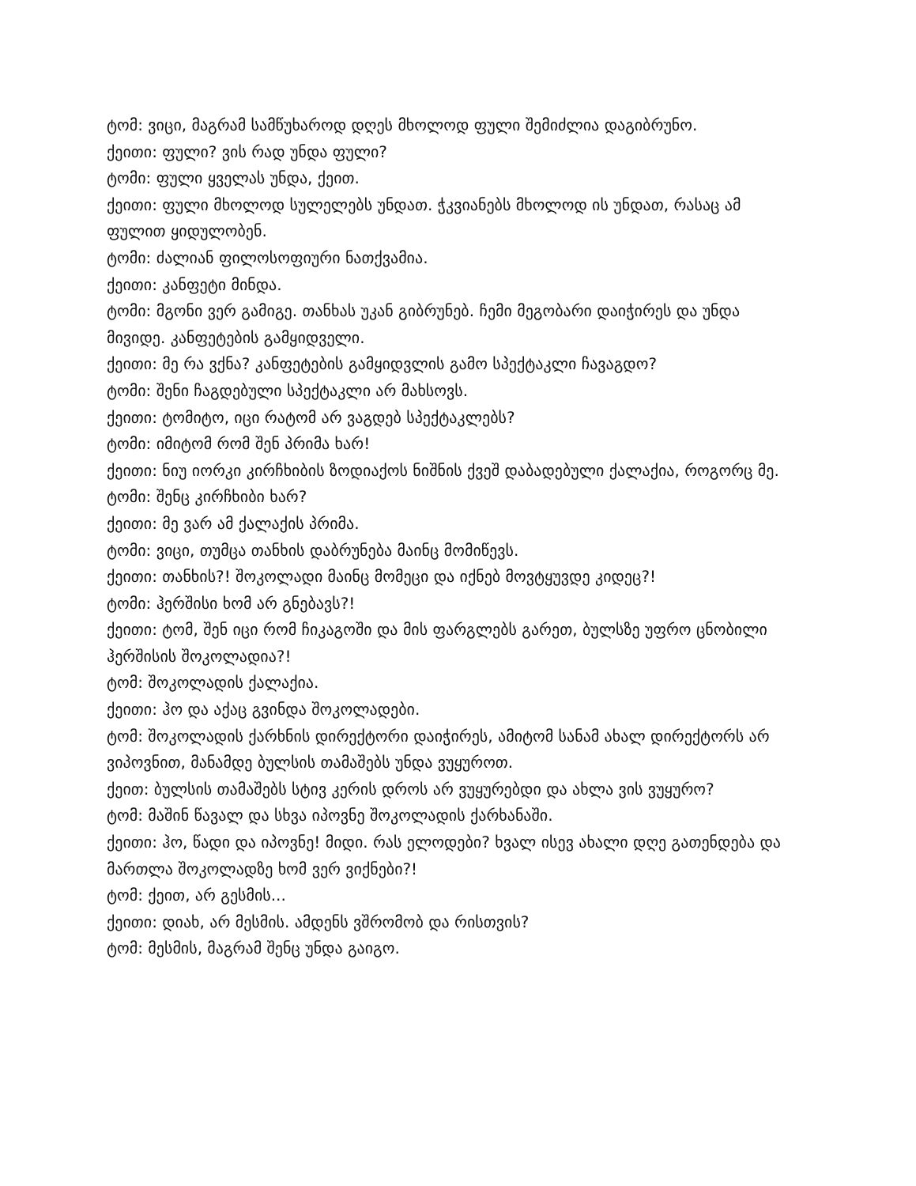ტომ: ვიცი, მაგრამ სამწუხაროდ დღეს მხოლოდ ფული შემიძლია დაგიბრუნო.
ქეითი: ფული? ვის რად უნდა ფული?
ტომი: ფული ყველას უნდა, ქეით.
ქეითი: ფული მხოლოდ სულელებს უნდათ. ჭკვიანებს მხოლოდ ის უნდათ, რასაც ამ ფულით ყიდულობენ.
ტომი: ძალიან ფილოსოფიური ნათქვამია.
ქეითი: კანფეტი მინდა.
ტომი: მგონი ვერ გამიგე. თანხას უკან გიბრუნებ. ჩემი მეგობარი დაიჭირეს და უნდა მივიდე. კანფეტების გამყიდველი.
ქეითი: მე რა ვქნა? კანფეტების გამყიდვლის გამო სპექტაკლი ჩავაგდო?
ტომი: შენი ჩაგდებული სპექტაკლი არ მახსოვს.
ქეითი: ტომიტო, იცი რატომ არ ვაგდებ სპექტაკლებს?
ტომი: იმიტომ რომ შენ პრიმა ხარ!
ქეითი: ნიუ იორკი კირჩხიბის ზოდიაქოს ნიშნის ქვეშ დაბადებული ქალაქია, როგორც მე.
ტომი: შენც კირჩხიბი ხარ?
ქეითი: მე ვარ ამ ქალაქის პრიმა.
ტომი: ვიცი, თუმცა თანხის დაბრუნება მაინც მომიწევს.
ქეითი: თანხის?! შოკოლადი მაინც მომეცი და იქნებ მოვტყუვდე კიდეც?!
ტომი: ჰერშისი ხომ არ გნებავს?!
ქეითი: ტომ, შენ იცი რომ ჩიკაგოში და მის ფარგლებს გარეთ, ბულსზე უფრო ცნობილი ჰერშისის შოკოლადია?!
ტომ: შოკოლადის ქალაქია.
ქეითი: ჰო და აქაც გვინდა შოკოლადები.
ტომ: შოკოლადის ქარხნის დირექტორი დაიჭირეს, ამიტომ სანამ ახალ დირექტორს არ ვიპოვნით, მანამდე ბულსის თამაშებს უნდა ვუყუროთ.
ქეით: ბულსის თამაშებს სტივ კერის დროს არ ვუყურებდი და ახლა ვის ვუყურო?
ტომ: მაშინ წავალ და სხვა იპოვნე შოკოლადის ქარხანაში.
ქეითი: ჰო, წადი და იპოვნე! მიდი. რას ელოდები? ხვალ ისევ ახალი დღე გათენდება და მართლა შოკოლადზე ხომ ვერ ვიქნები?!
ტომ: ქეით, არ გესმის...
ქეითი: დიახ, არ მესმის. ამდენს ვშრომობ და რისთვის?
ტომ: მესმის, მაგრამ შენც უნდა გაიგო.